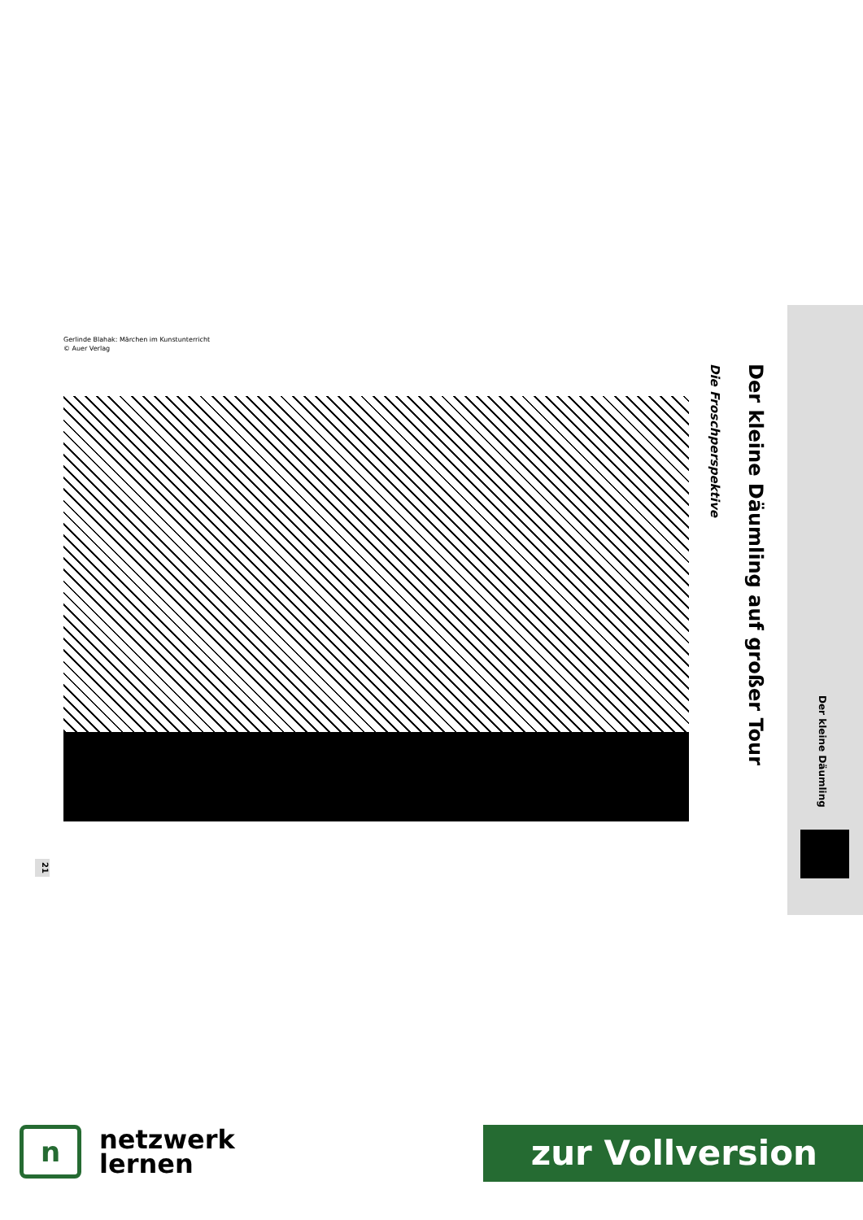Gerlinde Blahak: Märchen im Kunstunterricht
© Auer Verlag
Der kleine Däumling auf großer Tour
Die Froschperspektive
Der kleine Däumling
21
n
netzwerk
lernen
zur Vollversion